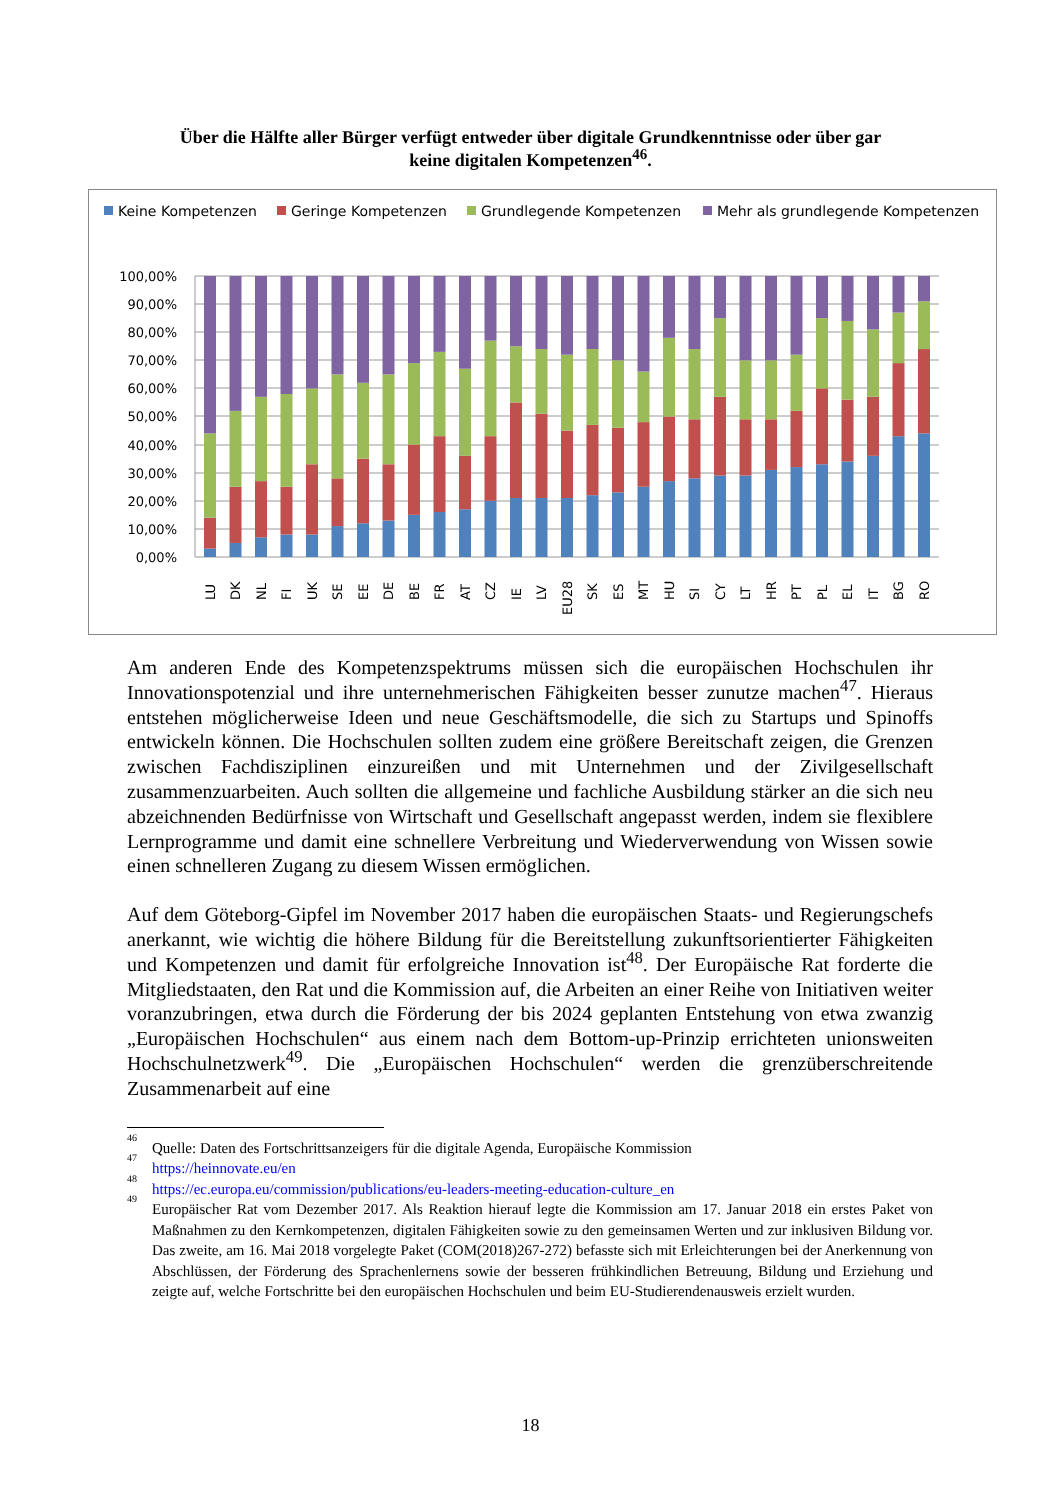Über die Hälfte aller Bürger verfügt entweder über digitale Grundkenntnisse oder über gar
keine digitalen Kompetenzen<sup>46</sup>.
Keine Kompetenzen
Geringe Kompetenzen
Grundlegende Kompetenzen
Mehr als grundlegende Kompetenzen
100,00%
90,00%
80,00%
70,00%
60,00%
50,00%
40,00%
30,00%
20,00%
10,00%
0,00%
LU
DK
NL
FI
UK
SE
EE
DE
BE
FR
AT
CZ
IE
LV
EU28
SK
ES
MT
HU
SI
CY
LT
HR
PT
PL
EL
IT
BG
RO
Am anderen Ende des Kompetenzspektrums müssen sich die europäischen Hochschulen ihr Innovationspotenzial und ihre unternehmerischen Fähigkeiten besser zunutze machen<sup>47</sup>. Hieraus entstehen möglicherweise Ideen und neue Geschäftsmodelle, die sich zu Startups und Spinoffs entwickeln können. Die Hochschulen sollten zudem eine größere Bereitschaft zeigen, die Grenzen zwischen Fachdisziplinen einzureißen und mit Unternehmen und der Zivilgesellschaft zusammenzuarbeiten. Auch sollten die allgemeine und fachliche Ausbildung stärker an die sich neu abzeichnenden Bedürfnisse von Wirtschaft und Gesellschaft angepasst werden, indem sie flexiblere Lernprogramme und damit eine schnellere Verbreitung und Wiederverwendung von Wissen sowie einen schnelleren Zugang zu diesem Wissen ermöglichen.
Auf dem Göteborg-Gipfel im November 2017 haben die europäischen Staats- und Regierungschefs anerkannt, wie wichtig die höhere Bildung für die Bereitstellung zukunftsorientierter Fähigkeiten und Kompetenzen und damit für erfolgreiche Innovation ist<sup>48</sup>. Der Europäische Rat forderte die Mitgliedstaaten, den Rat und die Kommission auf, die Arbeiten an einer Reihe von Initiativen weiter voranzubringen, etwa durch die Förderung der bis 2024 geplanten Entstehung von etwa zwanzig „Europäischen Hochschulen“ aus einem nach dem Bottom-up-Prinzip errichteten unionsweiten Hochschulnetzwerk<sup>49</sup>. Die „Europäischen Hochschulen“ werden die grenzüberschreitende Zusammenarbeit auf eine
<sup>46</sup> Quelle: Daten des Fortschrittsanzeigers für die digitale Agenda, Europäische Kommission
<sup>47</sup> https://heinnovate.eu/en
<sup>48</sup> https://ec.europa.eu/commission/publications/eu-leaders-meeting-education-culture_en
<sup>49</sup> Europäischer Rat vom Dezember 2017. Als Reaktion hierauf legte die Kommission am 17. Januar 2018 ein erstes Paket von Maßnahmen zu den Kernkompetenzen, digitalen Fähigkeiten sowie zu den gemeinsamen Werten und zur inklusiven Bildung vor. Das zweite, am 16. Mai 2018 vorgelegte Paket (COM(2018)267-272) befasste sich mit Erleichterungen bei der Anerkennung von Abschlüssen, der Förderung des Sprachenlernens sowie der besseren frühkindlichen Betreuung, Bildung und Erziehung und zeigte auf, welche Fortschritte bei den europäischen Hochschulen und beim EU-Studierendenausweis erzielt wurden.
18